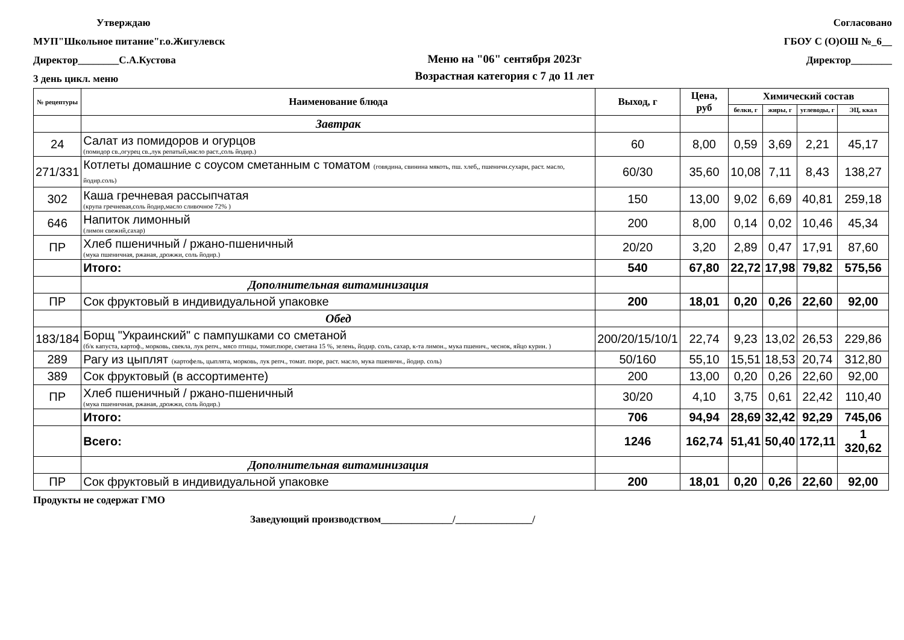Утверждаю
МУП"Школьное питание"г.о.Жигулевск
Директор________С.А.Кустова
3 день цикл. меню
Меню на "06" сентября 2023г
Возрастная категория с 7 до 11 лет
Согласовано
ГБОУ С (О)ОШ №_6__
Директор________
| № рецептуры | Наименование блюда | Выход, г | Цена, руб | Химический состав | | | |
| --- | --- | --- | --- | --- | --- | --- | --- |
| | | | | белки, г | жиры, г | углеводы, г | ЭЦ, ккал |
| | Завтрак | | | | | | |
| 24 | Салат из помидоров и огурцов (помидор св.,огурец св.,лук репатый,масло раст.,соль йодир.) | 60 | 8,00 | 0,59 | 3,69 | 2,21 | 45,17 |
| 271/331 | Котлеты домашние с соусом сметанным с томатом (говядина, свинина мякоть, пш. хлеб,, пшеничн.сухари, раст. масло, йодир.соль) | 60/30 | 35,60 | 10,08 | 7,11 | 8,43 | 138,27 |
| 302 | Каша гречневая рассыпчатая (крупа гречневая,соль йодир,масло сливочное 72% ) | 150 | 13,00 | 9,02 | 6,69 | 40,81 | 259,18 |
| 646 | Напиток лимонный (лимон свежий,сахар) | 200 | 8,00 | 0,14 | 0,02 | 10,46 | 45,34 |
| ПР | Хлеб пшеничный / ржано-пшеничный (мука пшеничная, ржаная, дрожжи, соль йодир.) | 20/20 | 3,20 | 2,89 | 0,47 | 17,91 | 87,60 |
| | Итого: | 540 | 67,80 | 22,72 | 17,98 | 79,82 | 575,56 |
| | Дополнительная витаминизация | | | | | | |
| ПР | Сок фруктовый в индивидуальной упаковке | 200 | 18,01 | 0,20 | 0,26 | 22,60 | 92,00 |
| | Обед | | | | | | |
| 183/184 | Борщ "Украинский" с пампушками со сметаной (б/к капуста, картоф., морковь, свекла, лук репч., мясо птицы, томат.пюре, сметана 15 %, зелень, йодир. соль, сахар, к-та лимон., мука пшенич., чеснок, яйцо курин. ) | 200/20/15/10/1 | 22,74 | 9,23 | 13,02 | 26,53 | 229,86 |
| 289 | Рагу из цыплят (картофель, цыплята, морковь, лук репч., томат. пюре, раст. масло, мука пшеничн., йодир. соль) | 50/160 | 55,10 | 15,51 | 18,53 | 20,74 | 312,80 |
| 389 | Сок фруктовый (в ассортименте) | 200 | 13,00 | 0,20 | 0,26 | 22,60 | 92,00 |
| ПР | Хлеб пшеничный / ржано-пшеничный (мука пшеничная, ржаная, дрожжи, соль йодир.) | 30/20 | 4,10 | 3,75 | 0,61 | 22,42 | 110,40 |
| | Итого: | 706 | 94,94 | 28,69 | 32,42 | 92,29 | 745,06 |
| | Всего: | 1246 | 162,74 | 51,41 | 50,40 | 172,11 | 1 320,62 |
| | Дополнительная витаминизация | | | | | | |
| ПР | Сок фруктовый в индивидуальной упаковке | 200 | 18,01 | 0,20 | 0,26 | 22,60 | 92,00 |
Продукты не содержат ГМО
Заведующий производством______________/_______________/